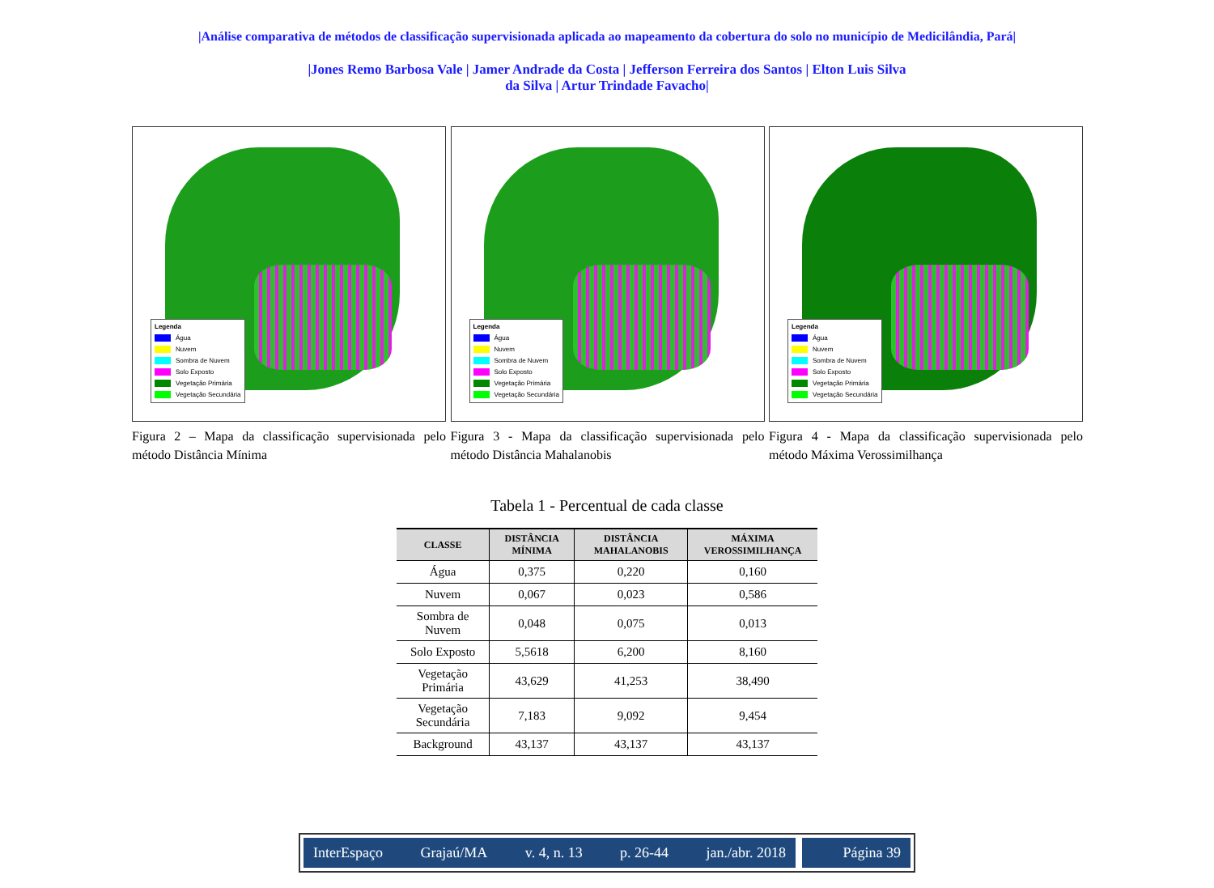|Análise comparativa de métodos de classificação supervisionada aplicada ao mapeamento da cobertura do solo no município de Medicilândia, Pará|
|Jones Remo Barbosa Vale | Jamer Andrade da Costa | Jefferson Ferreira dos Santos | Elton Luis Silva da Silva | Artur Trindade Favacho|
Legenda
Água
Nuvem
Sombra de Nuvem
Solo Exposto
Vegetação Primária
Vegetação Secundária
Figura 2 – Mapa da classificação supervisionada pelo método Distância Mínima
Legenda
Água
Nuvem
Sombra de Nuvem
Solo Exposto
Vegetação Primária
Vegetação Secundária
Figura 3 - Mapa da classificação supervisionada pelo método Distância Mahalanobis
Legenda
Água
Nuvem
Sombra de Nuvem
Solo Exposto
Vegetação Primária
Vegetação Secundária
Figura 4 - Mapa da classificação supervisionada pelo método Máxima Verossimilhança
Tabela 1 - Percentual de cada classe
| CLASSE | DISTÂNCIA MÍNIMA | DISTÂNCIA MAHALANOBIS | MÁXIMA VEROSSIMILHANÇA |
| --- | --- | --- | --- |
| Água | 0,375 | 0,220 | 0,160 |
| Nuvem | 0,067 | 0,023 | 0,586 |
| Sombra de Nuvem | 0,048 | 0,075 | 0,013 |
| Solo Exposto | 5,5618 | 6,200 | 8,160 |
| Vegetação Primária | 43,629 | 41,253 | 38,490 |
| Vegetação Secundária | 7,183 | 9,092 | 9,454 |
| Background | 43,137 | 43,137 | 43,137 |
InterEspaço Grajaú/MA v. 4, n. 13 p. 26-44 jan./abr. 2018
Página 39